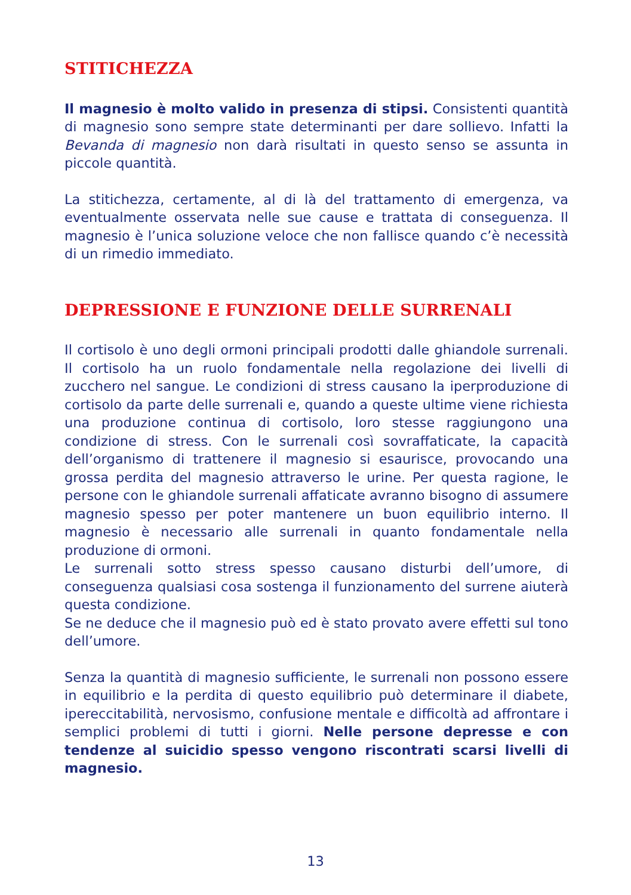STITICHEZZA
Il magnesio è molto valido in presenza di stipsi. Consistenti quantità di magnesio sono sempre state determinanti per dare sollievo. Infatti la Bevanda di magnesio non darà risultati in questo senso se assunta in piccole quantità.
La stitichezza, certamente, al di là del trattamento di emergenza, va eventualmente osservata nelle sue cause e trattata di conseguenza. Il magnesio è l’unica soluzione veloce che non fallisce quando c’è necessità di un rimedio immediato.
DEPRESSIONE E FUNZIONE DELLE SURRENALI
Il cortisolo è uno degli ormoni principali prodotti dalle ghiandole surrenali. Il cortisolo ha un ruolo fondamentale nella regolazione dei livelli di zucchero nel sangue. Le condizioni di stress causano la iperproduzione di cortisolo da parte delle surrenali e, quando a queste ultime viene richiesta una produzione continua di cortisolo, loro stesse raggiungono una condizione di stress. Con le surrenali così sovraffaticate, la capacità dell’organismo di trattenere il magnesio si esaurisce, provocando una grossa perdita del magnesio attraverso le urine. Per questa ragione, le persone con le ghiandole surrenali affaticate avranno bisogno di assumere magnesio spesso per poter mantenere un buon equilibrio interno. Il magnesio è necessario alle surrenali in quanto fondamentale nella produzione di ormoni.
Le surrenali sotto stress spesso causano disturbi dell’umore, di conseguenza qualsiasi cosa sostenga il funzionamento del surrene aiuterà questa condizione.
Se ne deduce che il magnesio può ed è stato provato avere effetti sul tono dell’umore.
Senza la quantità di magnesio sufficiente, le surrenali non possono essere in equilibrio e la perdita di questo equilibrio può determinare il diabete, ipereccitabilità, nervosismo, confusione mentale e difficoltà ad affrontare i semplici problemi di tutti i giorni. Nelle persone depresse e con tendenze al suicidio spesso vengono riscontrati scarsi livelli di magnesio.
13